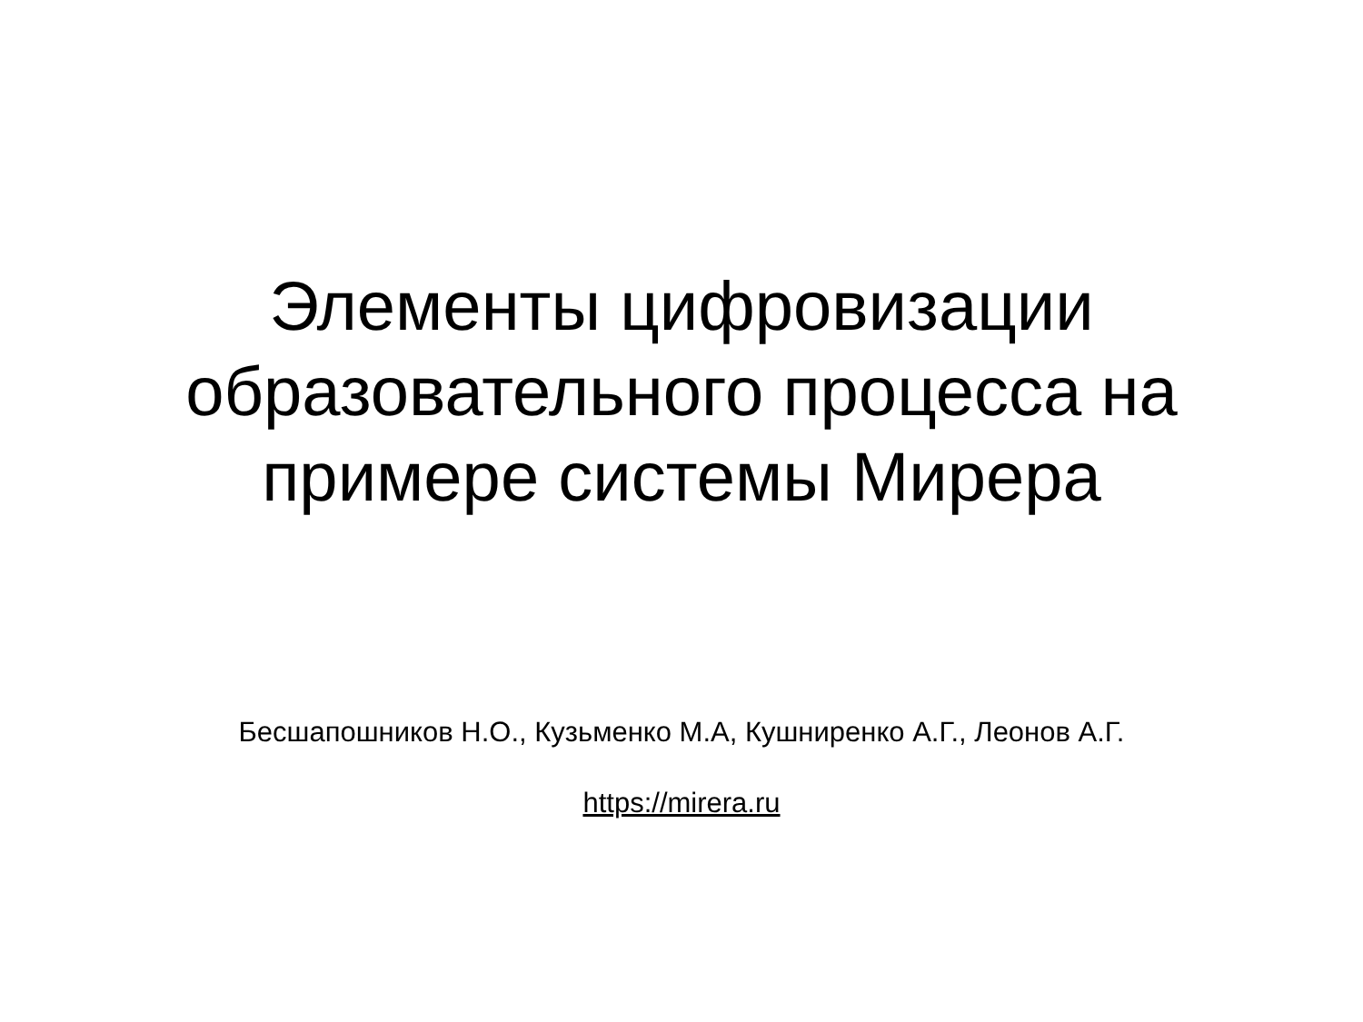Элементы цифровизации
образовательного процесса на
примере системы Мирера
Бесшапошников Н.О., Кузьменко М.А, Кушниренко А.Г., Леонов А.Г.
https://mirera.ru